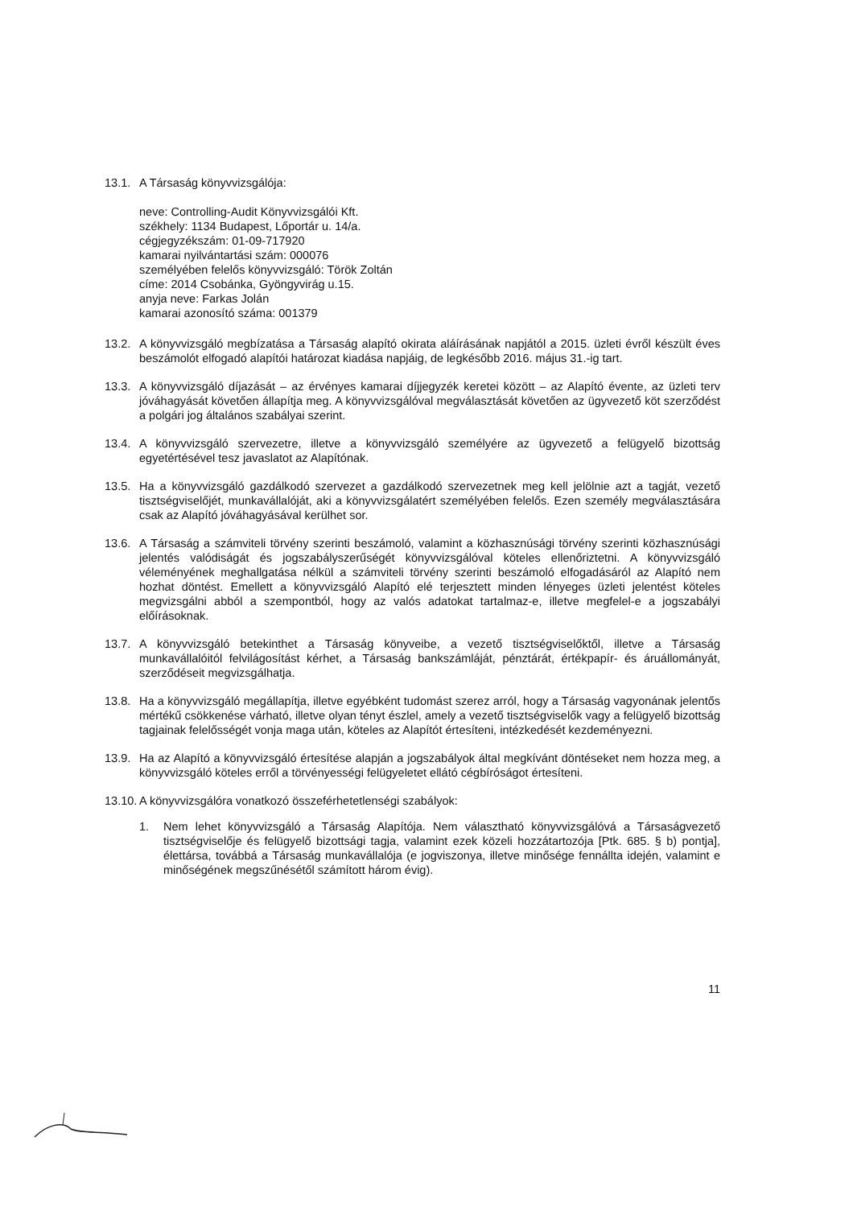13.1.
A Társaság könyvvizsgálója:
neve: Controlling-Audit Könyvvizsgálói Kft.
székhely: 1134 Budapest, Lőportár u. 14/a.
cégjegyzékszám: 01-09-717920
kamarai nyilvántartási szám: 000076
személyében felelős könyvvizsgáló: Török Zoltán
címe: 2014 Csobánka, Gyöngyvirág u.15.
anyja neve: Farkas Jolán
kamarai azonosító száma: 001379
13.2.
A könyvvizsgáló megbízatása a Társaság alapító okirata aláírásának napjától a 2015. üzleti évről készült éves beszámolót elfogadó alapítói határozat kiadása napjáig, de legkésőbb 2016. május 31.-ig tart.
13.3.
A könyvvizsgáló díjazását – az érvényes kamarai díjjegyzék keretei között – az Alapító évente, az üzleti terv jóváhagyását követően állapítja meg. A könyvvizsgálóval megválasztását követően az ügyvezető köt szerződést a polgári jog általános szabályai szerint.
13.4.
A könyvvizsgáló szervezetre, illetve a könyvvizsgáló személyére az ügyvezető a felügyelő bizottság egyetértésével tesz javaslatot az Alapítónak.
13.5.
Ha a könyvvizsgáló gazdálkodó szervezet a gazdálkodó szervezetnek meg kell jelölnie azt a tagját, vezető tisztségviselőjét, munkavállalóját, aki a könyvvizsgálatért személyében felelős. Ezen személy megválasztására csak az Alapító jóváhagyásával kerülhet sor.
13.6.
A Társaság a számviteli törvény szerinti beszámoló, valamint a közhasznúsági törvény szerinti közhasznúsági jelentés valódiságát és jogszabályszerűségét könyvvizsgálóval köteles ellenőriztetni. A könyvvizsgáló véleményének meghallgatása nélkül a számviteli törvény szerinti beszámoló elfogadásáról az Alapító nem hozhat döntést. Emellett a könyvvizsgáló Alapító elé terjesztett minden lényeges üzleti jelentést köteles megvizsgálni abból a szempontból, hogy az valós adatokat tartalmaz-e, illetve megfelel-e a jogszabályi előírásoknak.
13.7.
A könyvvizsgáló betekinthet a Társaság könyveibe, a vezető tisztségviselőktől, illetve a Társaság munkavállalóitól felvilágosítást kérhet, a Társaság bankszámláját, pénztárát, értékpapír- és áruállományát, szerződéseit megvizsgálhatja.
13.8.
Ha a könyvvizsgáló megállapítja, illetve egyébként tudomást szerez arról, hogy a Társaság vagyonának jelentős mértékű csökkenése várható, illetve olyan tényt észlel, amely a vezető tisztségviselők vagy a felügyelő bizottság tagjainak felelősségét vonja maga után, köteles az Alapítót értesíteni, intézkedését kezdeményezni.
13.9.
Ha az Alapító a könyvvizsgáló értesítése alapján a jogszabályok által megkívánt döntéseket nem hozza meg, a könyvvizsgáló köteles erről a törvényességi felügyeletet ellátó cégbíróságot értesíteni.
13.10.
A könyvvizsgálóra vonatkozó összeférhetetlenségi szabályok:
1. Nem lehet könyvvizsgáló a Társaság Alapítója. Nem választható könyvvizsgálóvá a Társaságvezető tisztségviselője és felügyelő bizottsági tagja, valamint ezek közeli hozzátartozója [Ptk. 685. § b) pontja], élettársa, továbbá a Társaság munkavállalója (e jogviszonya, illetve minősége fennállta idején, valamint e minőségének megszűnésétől számított három évig).
11